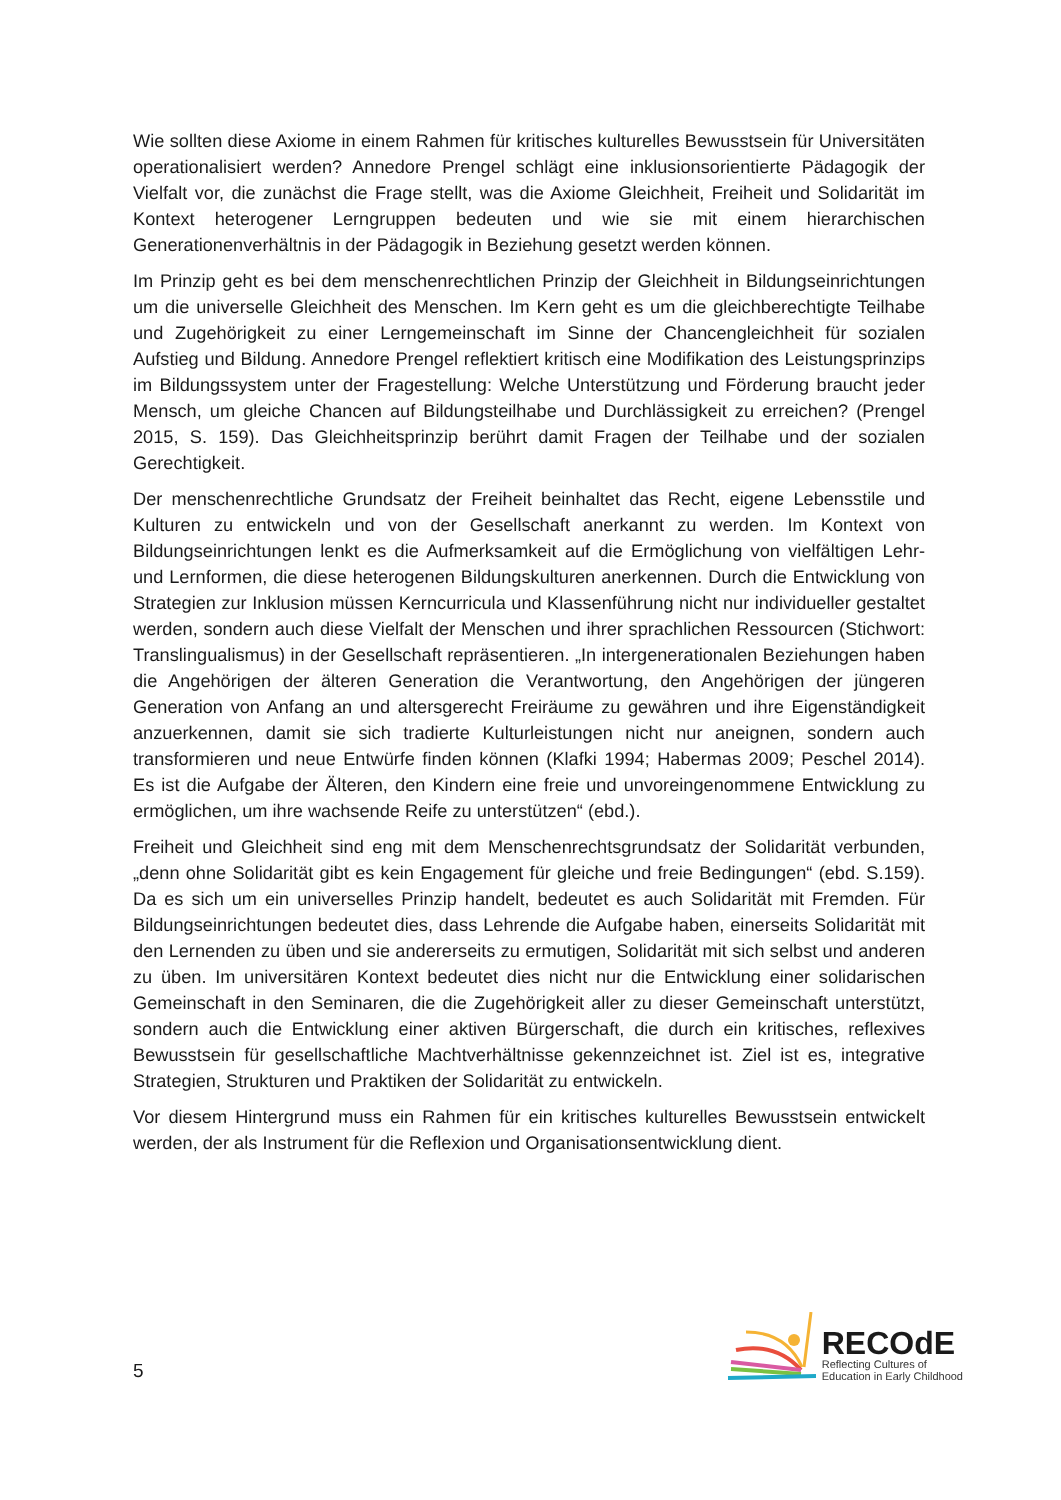Wie sollten diese Axiome in einem Rahmen für kritisches kulturelles Bewusstsein für Universitäten operationalisiert werden? Annedore Prengel schlägt eine inklusionsorientierte Pädagogik der Vielfalt vor, die zunächst die Frage stellt, was die Axiome Gleichheit, Freiheit und Solidarität im Kontext heterogener Lerngruppen bedeuten und wie sie mit einem hierarchischen Generationenverhältnis in der Pädagogik in Beziehung gesetzt werden können.
Im Prinzip geht es bei dem menschenrechtlichen Prinzip der Gleichheit in Bildungs­einrichtungen um die universelle Gleichheit des Menschen. Im Kern geht es um die gleich­berechtigte Teilhabe und Zugehörigkeit zu einer Lerngemeinschaft im Sinne der Chancen­gleichheit für sozialen Aufstieg und Bildung. Annedore Prengel reflektiert kritisch eine Modifikation des Leistungsprinzips im Bildungssystem unter der Fragestellung: Welche Unterstützung und Förderung braucht jeder Mensch, um gleiche Chancen auf Bildungsteilhabe und Durchlässigkeit zu erreichen? (Prengel 2015, S. 159). Das Gleichheitsprinzip berührt damit Fragen der Teilhabe und der sozialen Gerechtigkeit.
Der menschenrechtliche Grundsatz der Freiheit beinhaltet das Recht, eigene Lebensstile und Kulturen zu entwickeln und von der Gesellschaft anerkannt zu werden. Im Kontext von Bildungseinrichtungen lenkt es die Aufmerksamkeit auf die Ermöglichung von vielfältigen Lehr- und Lernformen, die diese heterogenen Bildungskulturen anerkennen. Durch die Entwicklung von Strategien zur Inklusion müssen Kerncurricula und Klassenführung nicht nur individueller gestaltet werden, sondern auch diese Vielfalt der Menschen und ihrer sprachlichen Ressourcen (Stichwort: Translingualismus) in der Gesellschaft repräsentieren. „In intergenerationalen Beziehungen haben die Angehörigen der älteren Generation die Verantwortung, den Angehörigen der jüngeren Generation von Anfang an und altersgerecht Freiräume zu gewähren und ihre Eigenständigkeit anzuerkennen, damit sie sich tradierte Kulturleistungen nicht nur aneignen, sondern auch transformieren und neue Entwürfe finden können (Klafki 1994; Habermas 2009; Peschel 2014). Es ist die Aufgabe der Älteren, den Kindern eine freie und unvoreingenommene Entwicklung zu ermöglichen, um ihre wachsende Reife zu unterstützen“ (ebd.).
Freiheit und Gleichheit sind eng mit dem Menschenrechtsgrundsatz der Solidarität verbunden, „denn ohne Solidarität gibt es kein Engagement für gleiche und freie Bedingungen“ (ebd. S.159). Da es sich um ein universelles Prinzip handelt, bedeutet es auch Solidarität mit Fremden. Für Bildungseinrichtungen bedeutet dies, dass Lehrende die Aufgabe haben, einerseits Solidarität mit den Lernenden zu üben und sie andererseits zu ermutigen, Solidarität mit sich selbst und anderen zu üben. Im universitären Kontext bedeutet dies nicht nur die Entwicklung einer solidarischen Gemeinschaft in den Seminaren, die die Zugehörigkeit aller zu dieser Gemeinschaft unterstützt, sondern auch die Entwicklung einer aktiven Bürgerschaft, die durch ein kritisches, reflexives Bewusstsein für gesellschaftliche Machtver­hältnisse gekennzeichnet ist. Ziel ist es, integrative Strategien, Strukturen und Praktiken der Solidarität zu entwickeln.
Vor diesem Hintergrund muss ein Rahmen für ein kritisches kulturelles Bewusstsein entwickelt werden, der als Instrument für die Reflexion und Organisationsentwicklung dient.
5
RECOdE
Reflecting Cultures of
Education in Early Childhood